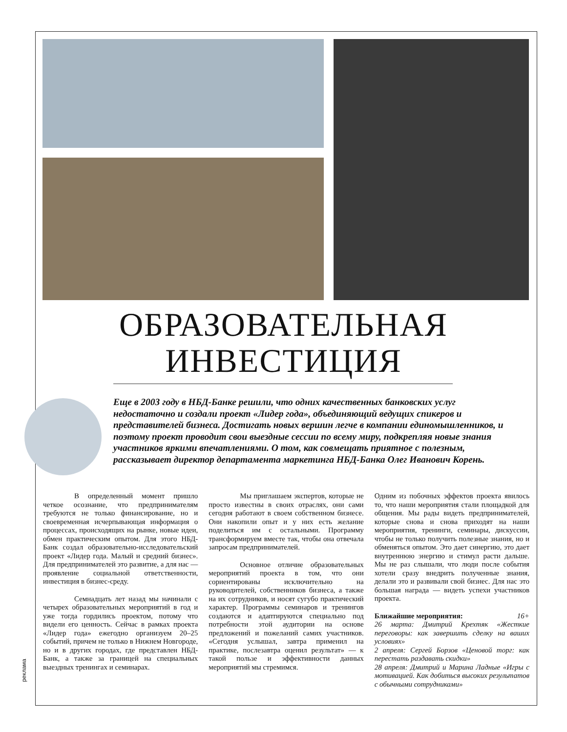ОБРАЗОВАТЕЛЬНАЯ
ИНВЕСТИЦИЯ
Еще в 2003 году в НБД-Банке решили, что одних качественных банковских услуг недостаточно и создали проект «Лидер года», объединяющий ведущих спикеров и представителей бизнеса. Достигать новых вершин легче в компании единомышленников, и поэтому проект проводит свои выездные сессии по всему миру, подкрепляя новые знания участников яркими впечатлениями. О том, как совмещать приятное с полезным, рассказывает директор департамента маркетинга НБД-Банка Олег Иванович Корень.
В определенный момент пришло четкое осознание, что предпринимателям требуются не только финансирование, но и своевременная исчерпывающая информация о процессах, происходящих на рынке, новые идеи, обмен практическим опытом. Для этого НБД-Банк создал образовательно-исследовательский проект «Лидер года. Малый и средний бизнес». Для предпринимателей это развитие, а для нас — проявление социальной ответственности, инвестиция в бизнес-среду.
Семнадцать лет назад мы начинали с четырех образовательных мероприятий в год и уже тогда гордились проектом, потому что видели его ценность. Сейчас в рамках проекта «Лидер года» ежегодно организуем 20–25 событий, причем не только в Нижнем Новгороде, но и в других городах, где представлен НБД-Банк, а также за границей на специальных выездных тренингах и семинарах.
Мы приглашаем экспертов, которые не просто известны в своих отраслях, они сами сегодня работают в своем собственном бизнесе. Они накопили опыт и у них есть желание поделиться им с остальными. Программу трансформируем вместе так, чтобы она отвечала запросам предпринимателей.
Основное отличие образовательных мероприятий проекта в том, что они сориентированы исключительно на руководителей, собственников бизнеса, а также на их сотрудников, и носят сугубо практический характер. Программы семинаров и тренингов создаются и адаптируются специально под потребности этой аудитории на основе предложений и пожеланий самих участников. «Сегодня услышал, завтра применил на практике, послезавтра оценил результат» — к такой пользе и эффективности данных мероприятий мы стремимся.
Одним из побочных эффектов проекта явилось то, что наши мероприятия стали площадкой для общения. Мы рады видеть предпринимателей, которые снова и снова приходят на наши мероприятия, тренинги, семинары, дискуссии, чтобы не только получить полезные знания, но и обменяться опытом. Это дает синергию, это дает внутреннюю энергию и стимул расти дальше. Мы не раз слышали, что люди после события хотели сразу внедрить полученные знания, делали это и развивали свой бизнес. Для нас это большая награда — видеть успехи участников проекта.
Ближайшие мероприятия: 16+
26 марта: Дмитрий Крехтяк «Жесткие переговоры: как завершить сделку на ваших условиях»
2 апреля: Сергей Борзов «Ценовой торг: как перестать раздавать скидки»
28 апреля: Дмитрий и Марина Ладные «Игры с мотивацией. Как добиться высоких результатов с обычными сотрудниками»
реклама